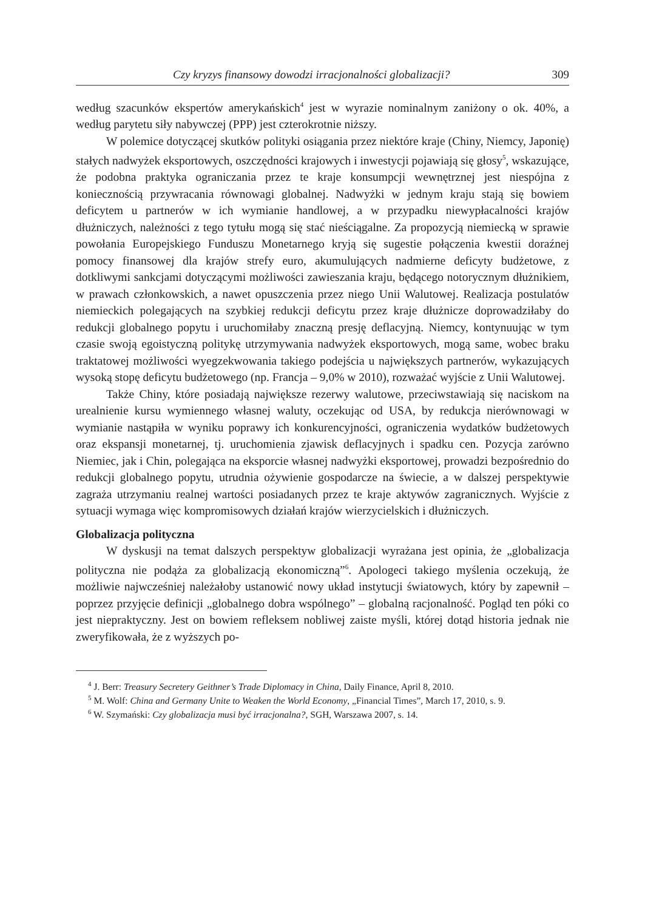Czy kryzys finansowy dowodzi irracjonalności globalizacji? 309
według szacunków ekspertów amerykańskich<sup>4</sup> jest w wyrazie nominalnym zaniżony o ok. 40%, a według parytetu siły nabywczej (PPP) jest czterokrotnie niższy.
W polemice dotyczącej skutków polityki osiągania przez niektóre kraje (Chiny, Niemcy, Japonię) stałych nadwyżek eksportowych, oszczędności krajowych i inwestycji pojawiają się głosy<sup>5</sup>, wskazujące, że podobna praktyka ograniczania przez te kraje konsumpcji wewnętrznej jest niespójna z koniecznością przywracania równowagi globalnej. Nadwyżki w jednym kraju stają się bowiem deficytem u partnerów w ich wymianie handlowej, a w przypadku niewypłacalności krajów dłużniczych, należności z tego tytułu mogą się stać nieściągalne. Za propozycją niemiecką w sprawie powołania Europejskiego Funduszu Monetarnego kryją się sugestie połączenia kwestii doraźnej pomocy finansowej dla krajów strefy euro, akumulujących nadmierne deficyty budżetowe, z dotkliwymi sankcjami dotyczącymi możliwości zawieszania kraju, będącego notorycznym dłużnikiem, w prawach członkowskich, a nawet opuszczenia przez niego Unii Walutowej. Realizacja postulatów niemieckich polegających na szybkiej redukcji deficytu przez kraje dłużnicze doprowadziłaby do redukcji globalnego popytu i uruchomiłaby znaczną presję deflacyjną. Niemcy, kontynuując w tym czasie swoją egoistyczną politykę utrzymywania nadwyżek eksportowych, mogą same, wobec braku traktatowej możliwości wyegzekwowania takiego podejścia u największych partnerów, wykazujących wysoką stopę deficytu budżetowego (np. Francja – 9,0% w 2010), rozważać wyjście z Unii Walutowej.
Także Chiny, które posiadają największe rezerwy walutowe, przeciwstawiają się naciskom na urealnienie kursu wymiennego własnej waluty, oczekując od USA, by redukcja nierównowagi w wymianie nastąpiła w wyniku poprawy ich konkurencyjności, ograniczenia wydatków budżetowych oraz ekspansji monetarnej, tj. uruchomienia zjawisk deflacyjnych i spadku cen. Pozycja zarówno Niemiec, jak i Chin, polegająca na eksporcie własnej nadwyżki eksportowej, prowadzi bezpośrednio do redukcji globalnego popytu, utrudnia ożywienie gospodarcze na świecie, a w dalszej perspektywie zagraża utrzymaniu realnej wartości posiadanych przez te kraje aktywów zagranicznych. Wyjście z sytuacji wymaga więc kompromisowych działań krajów wierzycielskich i dłużniczych.
Globalizacja polityczna
W dyskusji na temat dalszych perspektyw globalizacji wyrażana jest opinia, że „globalizacja polityczna nie podąża za globalizacją ekonomiczną”<sup>6</sup>. Apologeci takiego myślenia oczekują, że możliwie najwcześniej należałoby ustanowić nowy układ instytucji światowych, który by zapewnił – poprzez przyjęcie definicji „globalnego dobra wspólnego” – globalną racjonalność. Pogląd ten póki co jest niepraktyczny. Jest on bowiem refleksem nobliwej zaiste myśli, której dotąd historia jednak nie zweryfikowała, że z wyższych po-
<sup>4</sup> J. Berr: Treasury Secretery Geithner’s Trade Diplomacy in China, Daily Finance, April 8, 2010.
<sup>5</sup> M. Wolf: China and Germany Unite to Weaken the World Economy, „Financial Times”, March 17, 2010, s. 9.
<sup>6</sup> W. Szymański: Czy globalizacja musi być irracjonalna?, SGH, Warszawa 2007, s. 14.